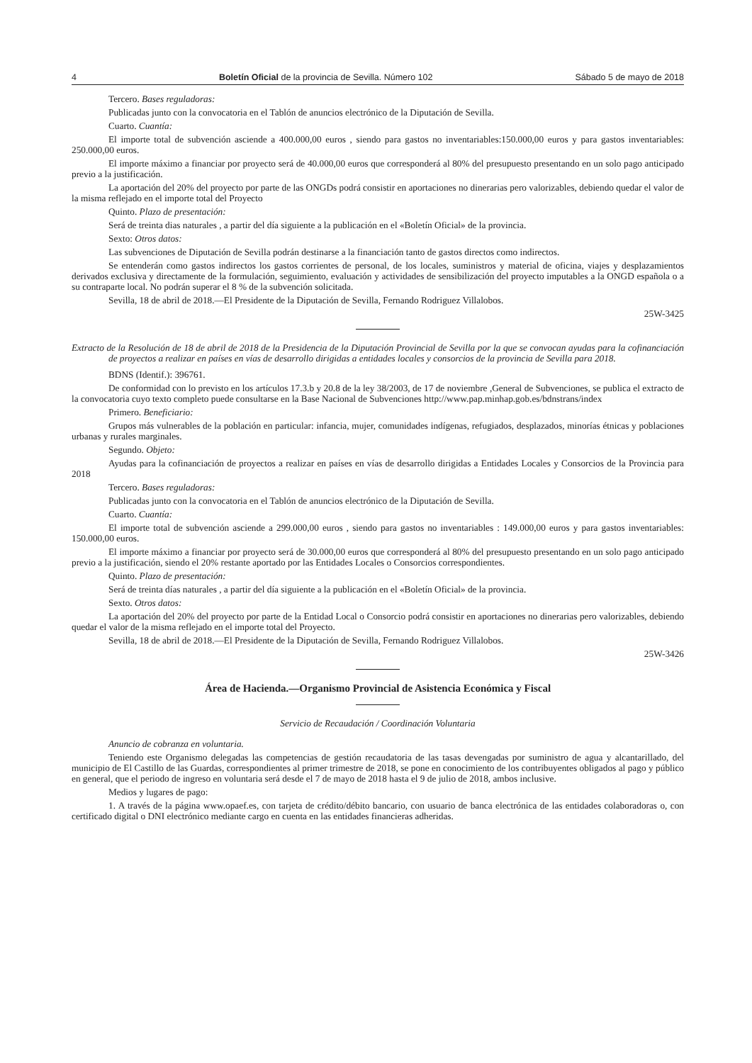4 Boletín Oficial de la provincia de Sevilla. Número 102 Sábado 5 de mayo de 2018
Tercero. Bases reguladoras:
Publicadas junto con la convocatoria en el Tablón de anuncios electrónico de la Diputación de Sevilla.
Cuarto. Cuantía:
El importe total de subvención asciende a 400.000,00 euros , siendo para gastos no inventariables:150.000,00 euros y para gastos inventariables: 250.000,00 euros.
El importe máximo a financiar por proyecto será de 40.000,00 euros que corresponderá al 80% del presupuesto presentando en un solo pago anticipado previo a la justificación.
La aportación del 20% del proyecto por parte de las ONGDs podrá consistir en aportaciones no dinerarias pero valorizables, debiendo quedar el valor de la misma reflejado en el importe total del Proyecto
Quinto. Plazo de presentación:
Será de treinta dias naturales , a partir del día siguiente a la publicación en el «Boletín Oficial» de la provincia.
Sexto: Otros datos:
Las subvenciones de Diputación de Sevilla podrán destinarse a la financiación tanto de gastos directos como indirectos.
Se entenderán como gastos indirectos los gastos corrientes de personal, de los locales, suministros y material de oficina, viajes y desplazamientos derivados exclusiva y directamente de la formulación, seguimiento, evaluación y actividades de sensibilización del proyecto imputables a la ONGD española o a su contraparte local. No podrán superar el 8 % de la subvención solicitada.
Sevilla, 18 de abril de 2018.—El Presidente de la Diputación de Sevilla, Fernando Rodriguez Villalobos.
25W-3425
Extracto de la Resolución de 18 de abril de 2018 de la Presidencia de la Diputación Provincial de Sevilla por la que se convocan ayudas para la cofinanciación de proyectos a realizar en países en vías de desarrollo dirigidas a entidades locales y consorcios de la provincia de Sevilla para 2018.
BDNS (Identif.): 396761.
De conformidad con lo previsto en los artículos 17.3.b y 20.8 de la ley 38/2003, de 17 de noviembre ,General de Subvenciones, se publica el extracto de la convocatoria cuyo texto completo puede consultarse en la Base Nacional de Subvenciones http://www.pap.minhap.gob.es/bdnstrans/index
Primero. Beneficiario:
Grupos más vulnerables de la población en particular: infancia, mujer, comunidades indígenas, refugiados, desplazados, minorías étnicas y poblaciones urbanas y rurales marginales.
Segundo. Objeto:
Ayudas para la cofinanciación de proyectos a realizar en países en vías de desarrollo dirigidas a Entidades Locales y Consorcios de la Provincia para 2018
Tercero. Bases reguladoras:
Publicadas junto con la convocatoria en el Tablón de anuncios electrónico de la Diputación de Sevilla.
Cuarto. Cuantía:
El importe total de subvención asciende a 299.000,00 euros , siendo para gastos no inventariables : 149.000,00 euros y para gastos inventariables: 150.000,00 euros.
El importe máximo a financiar por proyecto será de 30.000,00 euros que corresponderá al 80% del presupuesto presentando en un solo pago anticipado previo a la justificación, siendo el 20% restante aportado por las Entidades Locales o Consorcios correspondientes.
Quinto. Plazo de presentación:
Será de treinta días naturales , a partir del día siguiente a la publicación en el «Boletín Oficial» de la provincia.
Sexto. Otros datos:
La aportación del 20% del proyecto por parte de la Entidad Local o Consorcio podrá consistir en aportaciones no dinerarias pero valorizables, debiendo quedar el valor de la misma reflejado en el importe total del Proyecto.
Sevilla, 18 de abril de 2018.—El Presidente de la Diputación de Sevilla, Fernando Rodriguez Villalobos.
25W-3426
Área de Hacienda.—Organismo Provincial de Asistencia Económica y Fiscal
Servicio de Recaudación / Coordinación Voluntaria
Anuncio de cobranza en voluntaria.
Teniendo este Organismo delegadas las competencias de gestión recaudatoria de las tasas devengadas por suministro de agua y alcantarillado, del municipio de El Castillo de las Guardas, correspondientes al primer trimestre de 2018, se pone en conocimiento de los contribuyentes obligados al pago y público en general, que el periodo de ingreso en voluntaria será desde el 7 de mayo de 2018 hasta el 9 de julio de 2018, ambos inclusive.
Medios y lugares de pago:
1. A través de la página www.opaef.es, con tarjeta de crédito/débito bancario, con usuario de banca electrónica de las entidades colaboradoras o, con certificado digital o DNI electrónico mediante cargo en cuenta en las entidades financieras adheridas.